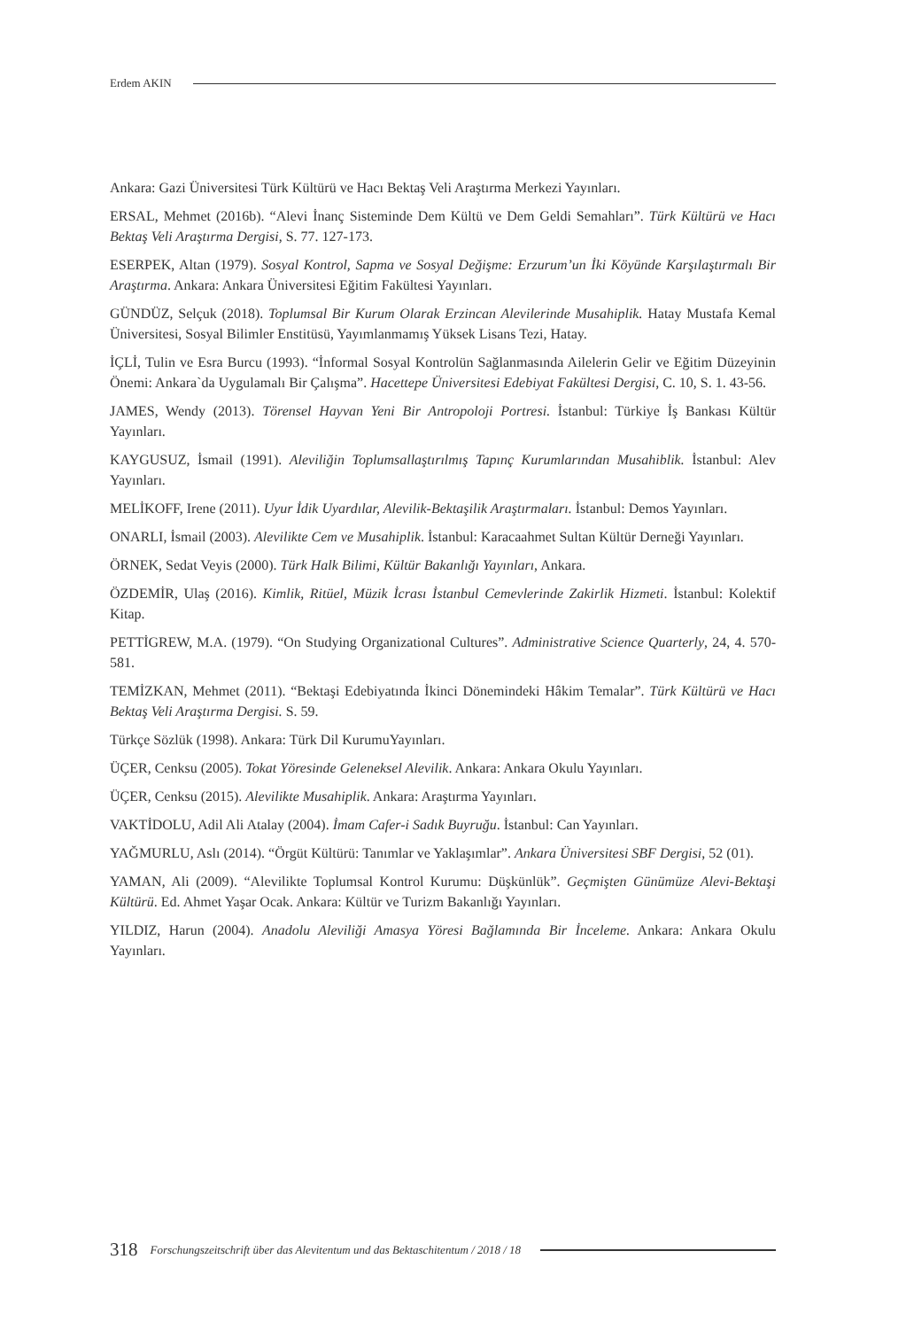Erdem AKIN
Ankara: Gazi Üniversitesi Türk Kültürü ve Hacı Bektaş Veli Araştırma Merkezi Yayınları.
ERSAL, Mehmet (2016b). “Alevi İnanç Sisteminde Dem Kültü ve Dem Geldi Semahları”. Türk Kültürü ve Hacı Bektaş Veli Araştırma Dergisi, S. 77. 127-173.
ESERPEK, Altan (1979). Sosyal Kontrol, Sapma ve Sosyal Değişme: Erzurum’un İki Köyünde Karşılaştırmalı Bir Araştırma. Ankara: Ankara Üniversitesi Eğitim Fakültesi Yayınları.
GÜNDÜZ, Selçuk (2018). Toplumsal Bir Kurum Olarak Erzincan Alevilerinde Musahiplik. Hatay Mustafa Kemal Üniversitesi, Sosyal Bilimler Enstitüsü, Yayımlanmamış Yüksek Lisans Tezi, Hatay.
İÇLİ, Tulin ve Esra Burcu (1993). “İnformal Sosyal Kontrolün Sağlanmasında Ailelerin Gelir ve Eğitim Düzeyinin Önemi: Ankara`da Uygulamalı Bir Çalışma”. Hacettepe Üniversitesi Edebiyat Fakültesi Dergisi, C. 10, S. 1. 43-56.
JAMES, Wendy (2013). Törensel Hayvan Yeni Bir Antropoloji Portresi. İstanbul: Türkiye İş Bankası Kültür Yayınları.
KAYGUSUZ, İsmail (1991). Aleviliğin Toplumsallaştırılmış Tapınç Kurumlarından Musahiblik. İstanbul: Alev Yayınları.
MELİKOFF, Irene (2011). Uyur İdik Uyardılar, Alevilik-Bektaşilik Araştırmaları. İstanbul: Demos Yayınları.
ONARLI, İsmail (2003). Alevilikte Cem ve Musahiplik. İstanbul: Karacaahmet Sultan Kültür Derneği Yayınları.
ÖRNEK, Sedat Veyis (2000). Türk Halk Bilimi, Kültür Bakanlığı Yayınları, Ankara.
ÖZDEMİR, Ulaş (2016). Kimlik, Ritüel, Müzik İcrası İstanbul Cemevlerinde Zakirlik Hizmeti. İstanbul: Kolektif Kitap.
PETTİGREW, M.A. (1979). “On Studying Organizational Cultures”. Administrative Science Quarterly, 24, 4. 570-581.
TEMİZKAN, Mehmet (2011). “Bektaşi Edebiyatında İkinci Dönemindeki Hâkim Temalar”. Türk Kültürü ve Hacı Bektaş Veli Araştırma Dergisi. S. 59.
Türkçe Sözlük (1998). Ankara: Türk Dil KurumuYayınları.
ÜÇER, Cenksu (2005). Tokat Yöresinde Geleneksel Alevilik. Ankara: Ankara Okulu Yayınları.
ÜÇER, Cenksu (2015). Alevilikte Musahiplik. Ankara: Araştırma Yayınları.
VAKTİDOLU, Adil Ali Atalay (2004). İmam Cafer-i Sadık Buyruğu. İstanbul: Can Yayınları.
YAĞMURLU, Aslı (2014). “Örgüt Kültürü: Tanımlar ve Yaklaşımlar”. Ankara Üniversitesi SBF Dergisi, 52 (01).
YAMAN, Ali (2009). “Alevilikte Toplumsal Kontrol Kurumu: Düşkünlük”. Geçmişten Günümüze Alevi-Bektaşi Kültürü. Ed. Ahmet Yaşar Ocak. Ankara: Kültür ve Turizm Bakanlığı Yayınları.
YILDIZ, Harun (2004). Anadolu Aleviliği Amasya Yöresi Bağlamında Bir İnceleme. Ankara: Ankara Okulu Yayınları.
318 Forschungszeitschrift über das Alevitentum und das Bektaschitentum / 2018 / 18